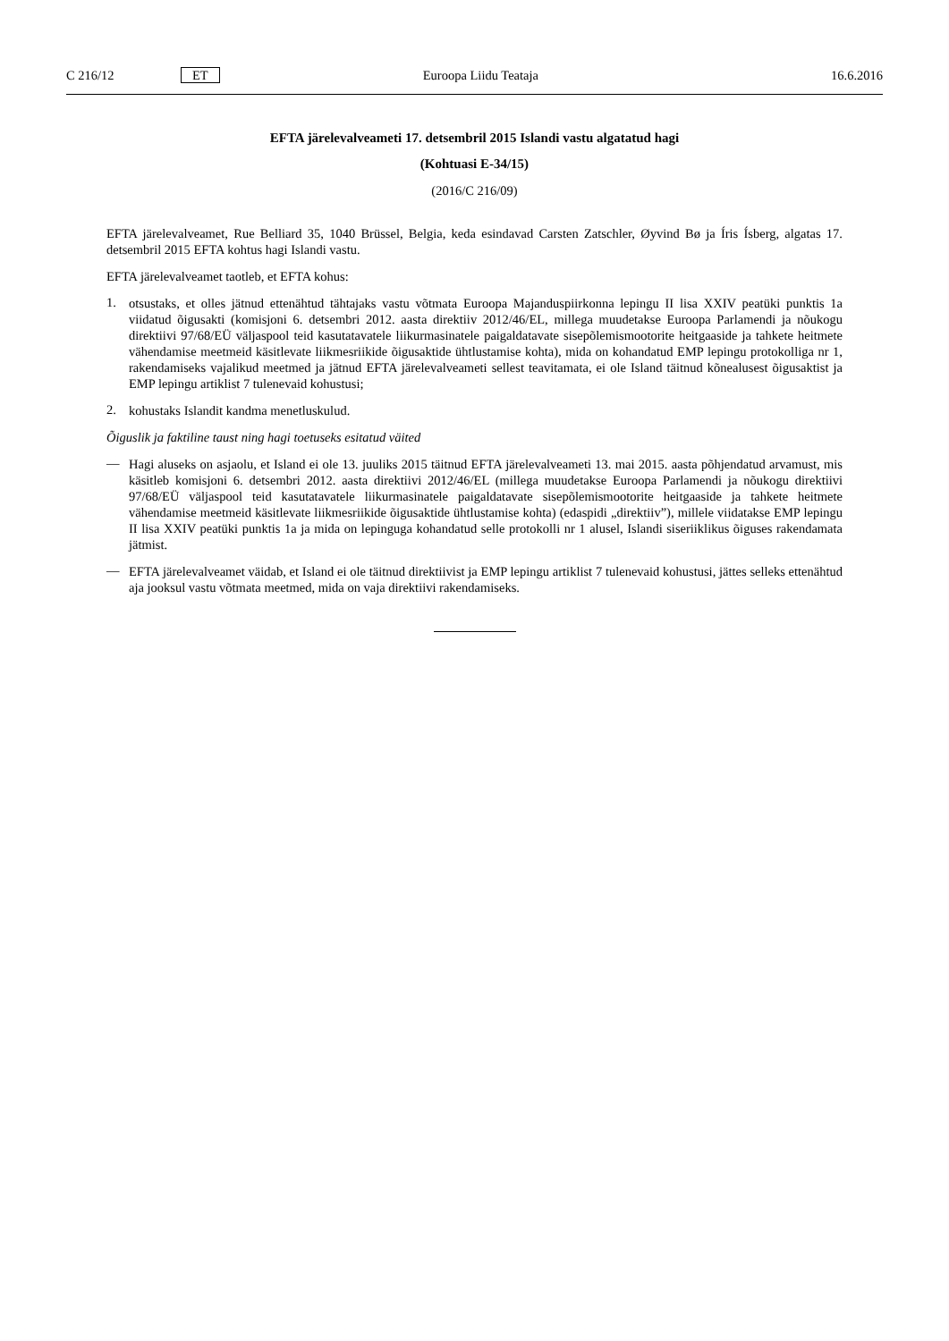C 216/12 ET Euroopa Liidu Teataja 16.6.2016
EFTA järelevalveameti 17. detsembril 2015 Islandi vastu algatatud hagi
(Kohtuasi E-34/15)
(2016/C 216/09)
EFTA järelevalveamet, Rue Belliard 35, 1040 Brüssel, Belgia, keda esindavad Carsten Zatschler, Øyvind Bø ja Íris Ísberg, algatas 17. detsembril 2015 EFTA kohtus hagi Islandi vastu.
EFTA järelevalveamet taotleb, et EFTA kohus:
1.
otsustaks, et olles jätnud ettenähtud tähtajaks vastu võtmata Euroopa Majanduspiirkonna lepingu II lisa XXIV peatüki punktis 1a viidatud õigusakti (komisjoni 6. detsembri 2012. aasta direktiiv 2012/46/EL, millega muudetakse Euroopa Parlamendi ja nõukogu direktiivi 97/68/EÜ väljaspool teid kasutatavatele liikurmasinatele paigaldatavate sisepõlemis­mootorite heitgaaside ja tahkete heitmete vähendamise meetmeid käsitlevate liikmesriikide õigusaktide ühtlustamise kohta), mida on kohandatud EMP lepingu protokolliga nr 1, rakendamiseks vajalikud meetmed ja jätnud EFTA järele­valveameti sellest teavitamata, ei ole Island täitnud kõnealusest õigusaktist ja EMP lepingu artiklist 7 tulenevaid kohustusi;
2.
kohustaks Islandit kandma menetluskulud.
Õiguslik ja faktiline taust ning hagi toetuseks esitatud väited
—
Hagi aluseks on asjaolu, et Island ei ole 13. juuliks 2015 täitnud EFTA järelevalveameti 13. mai 2015. aasta põhjen­datud arvamust, mis käsitleb komisjoni 6. detsembri 2012. aasta direktiivi 2012/46/EL (millega muudetakse Euroopa Parlamendi ja nõukogu direktiivi 97/68/EÜ väljaspool teid kasutatavatele liikurmasinatele paigaldatavate sisepõlemis­mootorite heitgaaside ja tahkete heitmete vähendamise meetmeid käsitlevate liikmesriikide õigusaktide ühtlustamise kohta) (edaspidi „direktiiv”), millele viidatakse EMP lepingu II lisa XXIV peatüki punktis 1a ja mida on lepinguga kohandatud selle protokolli nr 1 alusel, Islandi siseriiklikus õiguses rakendamata jätmist.
—
EFTA järelevalveamet väidab, et Island ei ole täitnud direktiivist ja EMP lepingu artiklist 7 tulenevaid kohustusi, jättes selleks ettenähtud aja jooksul vastu võtmata meetmed, mida on vaja direktiivi rakendamiseks.